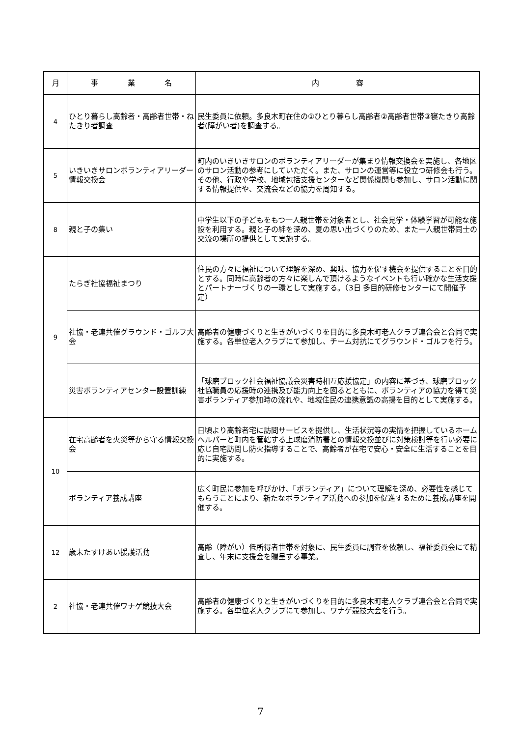| 月 | 事 業 名 | 内 容 |
| --- | --- | --- |
| 4 | ひとり暮らし高齢者・高齢者世帯・ねたきり者調査 | 民生委員に依頼。多良木町在住の①ひとり暮らし高齢者②高齢者世帯③寝たきり高齢者(障がい者)を調査する。 |
| 5 | いきいきサロンボランティアリーダー情報交換会 | 町内のいきいきサロンのボランティアリーダーが集まり情報交換会を実施し、各地区のサロン活動の参考にしていただく。また、サロンの運営等に役立つ研修会も行う。その他、行政や学校、地域包括支援センターなど関係機関も参加し、サロン活動に関する情報提供や、交流会などの協力を周知する。 |
| 8 | 親と子の集い | 中学生以下の子どもをもつ一人親世帯を対象者とし、社会見学・体験学習が可能な施設を利用する。親と子の絆を深め、夏の思い出づくりのため、また一人親世帯同士の交流の場所の提供として実施する。 |
| 9 | たらぎ社協福祉まつり | 住民の方々に福祉について理解を深め、興味、協力を促す機会を提供することを目的とする。同時に高齢者の方々に楽しんで頂けるようなイベントも行い確かな生活支援とパートナーづくりの一環として実施する。（3日 多目的研修センターにて開催予定） |
| | 社協・老連共催グラウンド・ゴルフ大会 | 高齢者の健康づくりと生きがいづくりを目的に多良木町老人クラブ連合会と合同で実施する。各単位老人クラブにて参加し、チーム対抗にてグラウンド・ゴルフを行う。 |
| | 災害ボランティアセンター設置訓練 | 「球磨ブロック社会福祉協議会災害時相互応援協定」の内容に基づき、球磨ブロック社協職員の応援時の連携及び能力向上を図るとともに、ボランティアの協力を得て災害ボランティア参加時の流れや、地域住民の連携意識の高揚を目的として実施する。 |
| 10 | 在宅高齢者を火災等から守る情報交換会 | 日頃より高齢者宅に訪問サービスを提供し、生活状況等の実情を把握しているホームヘルパーと町内を管轄する上球磨消防署との情報交換並びに対策検討等を行い必要に応じ自宅訪問し防火指導することで、高齢者が在宅で安心・安全に生活することを目的に実施する。 |
| | ボランティア養成講座 | 広く町民に参加を呼びかけ、「ボランティア」について理解を深め、必要性を感じてもらうことにより、新たなボランティア活動への参加を促進するために養成講座を開催する。 |
| 12 | 歳末たすけあい援護活動 | 高齢（障がい）低所得者世帯を対象に、民生委員に調査を依頼し、福祉委員会にて精査し、年末に支援金を贈呈する事業。 |
| 2 | 社協・老連共催ワナゲ競技大会 | 高齢者の健康づくりと生きがいづくりを目的に多良木町老人クラブ連合会と合同で実施する。各単位老人クラブにて参加し、ワナゲ競技大会を行う。 |
7